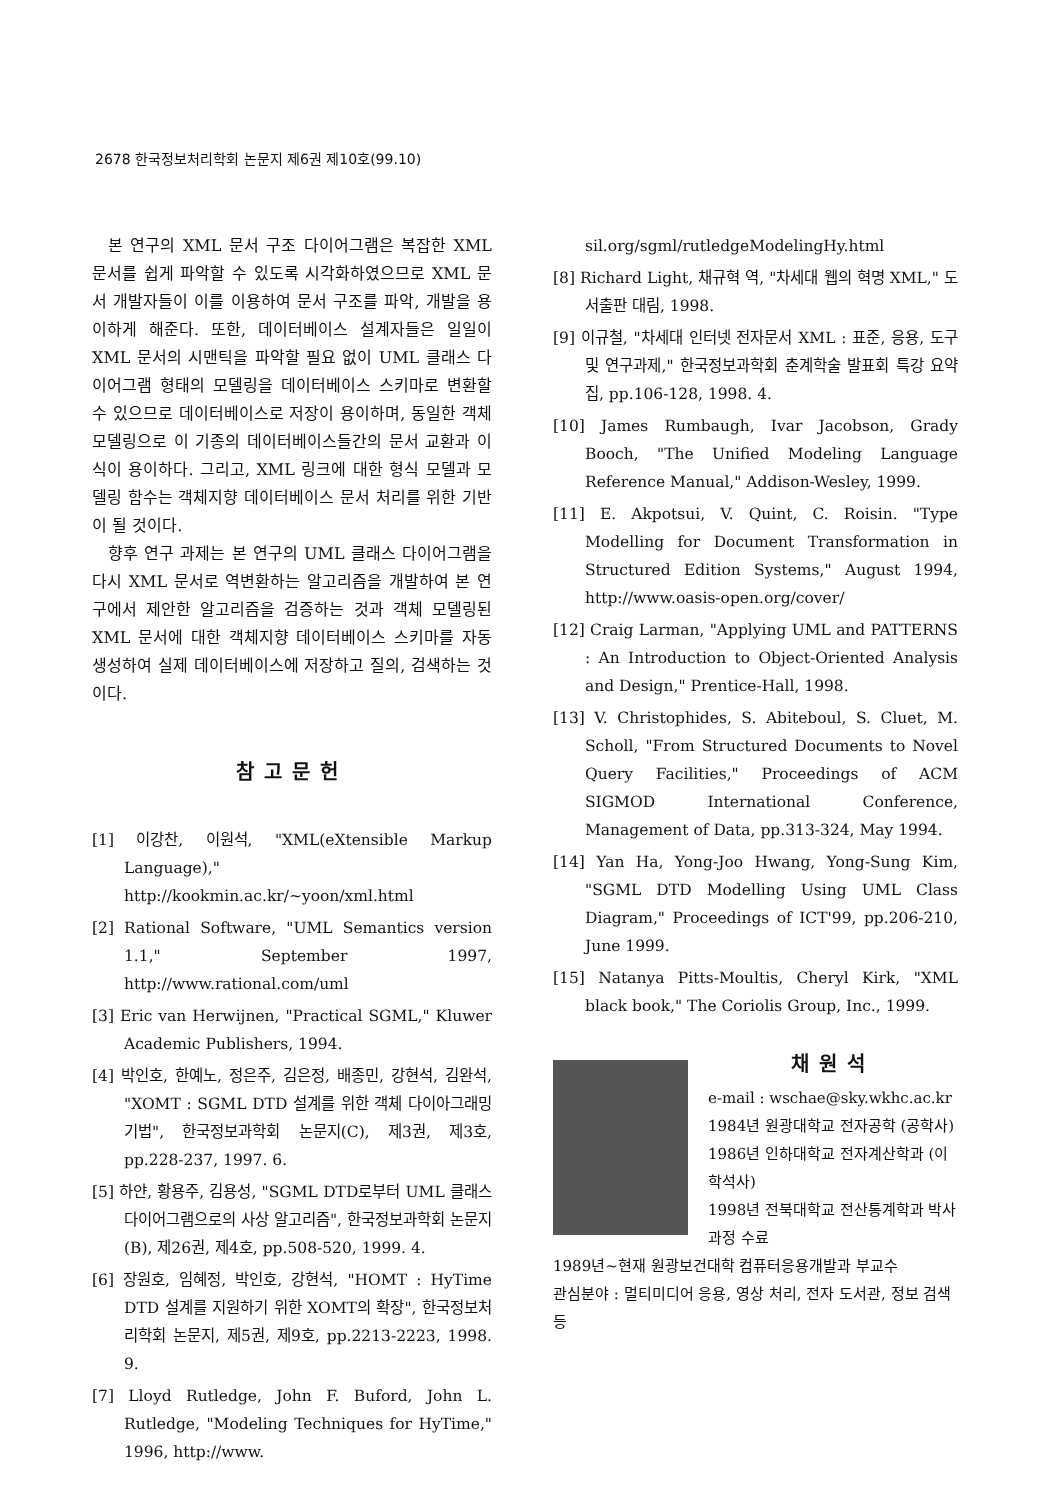2678 한국정보처리학회 논문지 제6권 제10호(99.10)
본 연구의 XML 문서 구조 다이어그램은 복잡한 XML 문서를 쉽게 파악할 수 있도록 시각화하였으므로 XML 문서 개발자들이 이를 이용하여 문서 구조를 파악, 개발을 용이하게 해준다. 또한, 데이터베이스 설계자들은 일일이 XML 문서의 시맨틱을 파악할 필요 없이 UML 클래스 다이어그램 형태의 모델링을 데이터베이스 스키마로 변환할 수 있으므로 데이터베이스로 저장이 용이하며, 동일한 객체 모델링으로 이 기종의 데이터베이스들간의 문서 교환과 이식이 용이하다. 그리고, XML 링크에 대한 형식 모델과 모델링 함수는 객체지향 데이터베이스 문서 처리를 위한 기반이 될 것이다.
향후 연구 과제는 본 연구의 UML 클래스 다이어그램을 다시 XML 문서로 역변환하는 알고리즘을 개발하여 본 연구에서 제안한 알고리즘을 검증하는 것과 객체 모델링된 XML 문서에 대한 객체지향 데이터베이스 스키마를 자동 생성하여 실제 데이터베이스에 저장하고 질의, 검색하는 것이다.
참고문헌
[1] 이강찬, 이원석, "XML(eXtensible Markup Language)," http://kookmin.ac.kr/~yoon/xml.html
[2] Rational Software, "UML Semantics version 1.1," September 1997, http://www.rational.com/uml
[3] Eric van Herwijnen, "Practical SGML," Kluwer Academic Publishers, 1994.
[4] 박인호, 한예노, 정은주, 김은정, 배종민, 강현석, 김완석, "XOMT : SGML DTD 설계를 위한 객체 다이아그래밍 기법", 한국정보과학회 논문지(C), 제3권, 제3호, pp.228-237, 1997. 6.
[5] 하얀, 황용주, 김용성, "SGML DTD로부터 UML 클래스 다이어그램으로의 사상 알고리즘", 한국정보과학회 논문지(B), 제26권, 제4호, pp.508-520, 1999. 4.
[6] 장원호, 임혜정, 박인호, 강현석, "HOMT : HyTime DTD 설계를 지원하기 위한 XOMT의 확장", 한국정보처리학회 논문지, 제5권, 제9호, pp.2213-2223, 1998. 9.
[7] Lloyd Rutledge, John F. Buford, John L. Rutledge, "Modeling Techniques for HyTime," 1996, http://www.
sil.org/sgml/rutledgeModelingHy.html
[8] Richard Light, 채규혁 역, "차세대 웹의 혁명 XML," 도서출판 대림, 1998.
[9] 이규철, "차세대 인터넷 전자문서 XML : 표준, 응용, 도구 및 연구과제," 한국정보과학회 춘계학술 발표회 특강 요약집, pp.106-128, 1998. 4.
[10] James Rumbaugh, Ivar Jacobson, Grady Booch, "The Unified Modeling Language Reference Manual," Addison-Wesley, 1999.
[11] E. Akpotsui, V. Quint, C. Roisin. "Type Modelling for Document Transformation in Structured Edition Systems," August 1994, http://www.oasis-open.org/cover/
[12] Craig Larman, "Applying UML and PATTERNS : An Introduction to Object-Oriented Analysis and Design," Prentice-Hall, 1998.
[13] V. Christophides, S. Abiteboul, S. Cluet, M. Scholl, "From Structured Documents to Novel Query Facilities," Proceedings of ACM SIGMOD International Conference, Management of Data, pp.313-324, May 1994.
[14] Yan Ha, Yong-Joo Hwang, Yong-Sung Kim, "SGML DTD Modelling Using UML Class Diagram," Proceedings of ICT'99, pp.206-210, June 1999.
[15] Natanya Pitts-Moultis, Cheryl Kirk, "XML black book," The Coriolis Group, Inc., 1999.
채원석
e-mail : wschae@sky.wkhc.ac.kr
1984년 원광대학교 전자공학 (공학사)
1986년 인하대학교 전자계산학과 (이학석사)
1998년 전북대학교 전산통계학과 박사과정 수료
1989년~현재 원광보건대학 컴퓨터응용개발과 부교수
관심분야 : 멀티미디어 응용, 영상 처리, 전자 도서관, 정보 검색 등